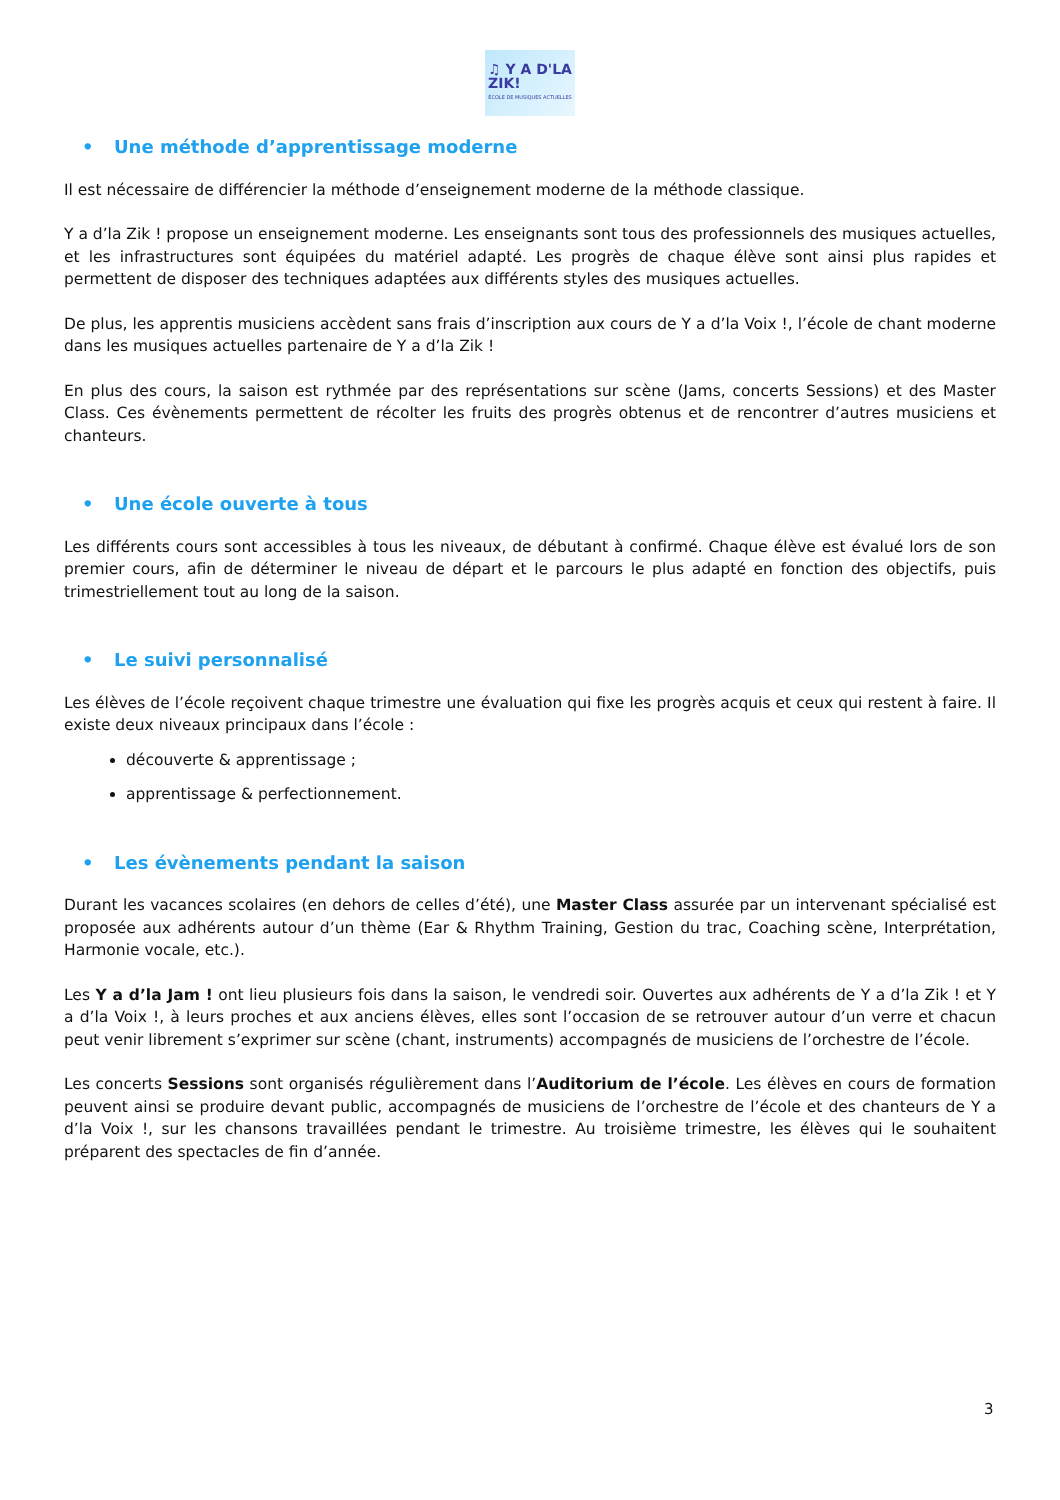♫ Y A D'LA
ZIK!
ÉCOLE DE MUSIQUES ACTUELLES
• Une méthode d’apprentissage moderne
Il est nécessaire de différencier la méthode d’enseignement moderne de la méthode classique.
Y a d’la Zik ! propose un enseignement moderne. Les enseignants sont tous des professionnels des musiques actuelles, et les infrastructures sont équipées du matériel adapté. Les progrès de chaque élève sont ainsi plus rapides et permettent de disposer des techniques adaptées aux différents styles des musiques actuelles.
De plus, les apprentis musiciens accèdent sans frais d’inscription aux cours de Y a d’la Voix !, l’école de chant moderne dans les musiques actuelles partenaire de Y a d’la Zik !
En plus des cours, la saison est rythmée par des représentations sur scène (Jams, concerts Sessions) et des Master Class. Ces évènements permettent de récolter les fruits des progrès obtenus et de rencontrer d’autres musiciens et chanteurs.
• Une école ouverte à tous
Les différents cours sont accessibles à tous les niveaux, de débutant à confirmé. Chaque élève est évalué lors de son premier cours, afin de déterminer le niveau de départ et le parcours le plus adapté en fonction des objectifs, puis trimestriellement tout au long de la saison.
• Le suivi personnalisé
Les élèves de l’école reçoivent chaque trimestre une évaluation qui fixe les progrès acquis et ceux qui restent à faire. Il existe deux niveaux principaux dans l’école :
découverte & apprentissage ;
apprentissage & perfectionnement.
• Les évènements pendant la saison
Durant les vacances scolaires (en dehors de celles d’été), une Master Class assurée par un intervenant spécialisé est proposée aux adhérents autour d’un thème (Ear & Rhythm Training, Gestion du trac, Coaching scène, Interprétation, Harmonie vocale, etc.).
Les Y a d’la Jam ! ont lieu plusieurs fois dans la saison, le vendredi soir. Ouvertes aux adhérents de Y a d’la Zik ! et Y a d’la Voix !, à leurs proches et aux anciens élèves, elles sont l’occasion de se retrouver autour d’un verre et chacun peut venir librement s’exprimer sur scène (chant, instruments) accompagnés de musiciens de l’orchestre de l’école.
Les concerts Sessions sont organisés régulièrement dans l’Auditorium de l’école. Les élèves en cours de formation peuvent ainsi se produire devant public, accompagnés de musiciens de l’orchestre de l’école et des chanteurs de Y a d’la Voix !, sur les chansons travaillées pendant le trimestre. Au troisième trimestre, les élèves qui le souhaitent préparent des spectacles de fin d’année.
3